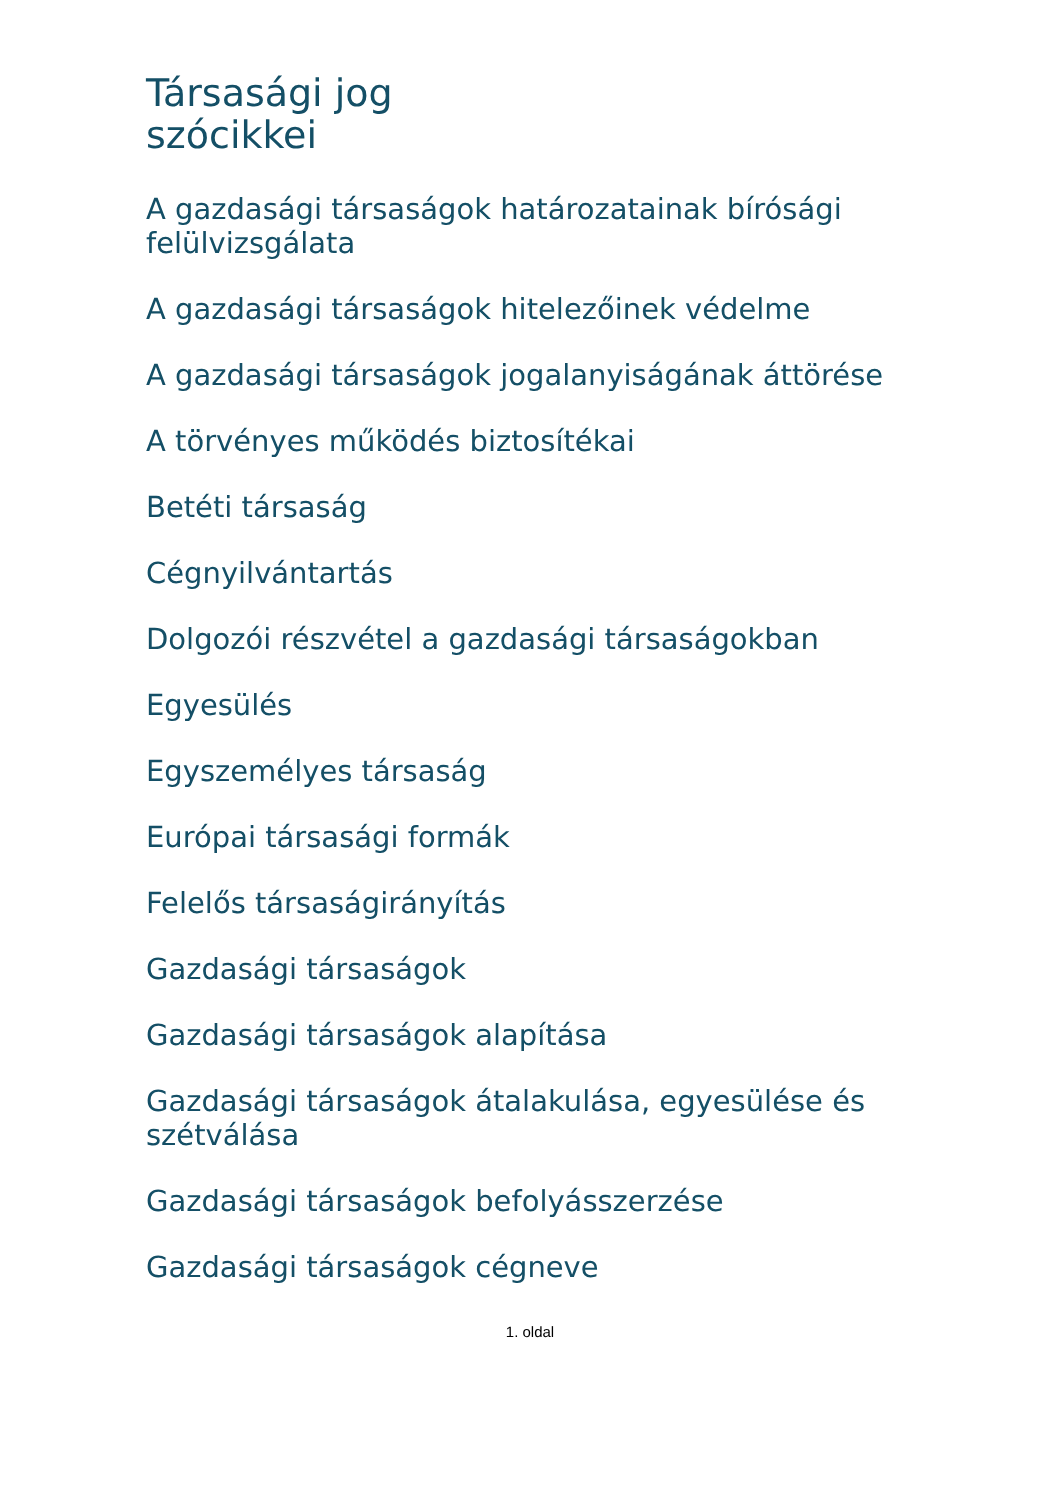Társasági jog
szócikkei
A gazdasági társaságok határozatainak bírósági felülvizsgálata
A gazdasági társaságok hitelezőinek védelme
A gazdasági társaságok jogalanyiságának áttörése
A törvényes működés biztosítékai
Betéti társaság
Cégnyilvántartás
Dolgozói részvétel a gazdasági társaságokban
Egyesülés
Egyszemélyes társaság
Európai társasági formák
Felelős társaságirányítás
Gazdasági társaságok
Gazdasági társaságok alapítása
Gazdasági társaságok átalakulása, egyesülése és szétválása
Gazdasági társaságok befolyásszerzése
Gazdasági társaságok cégneve
1. oldal